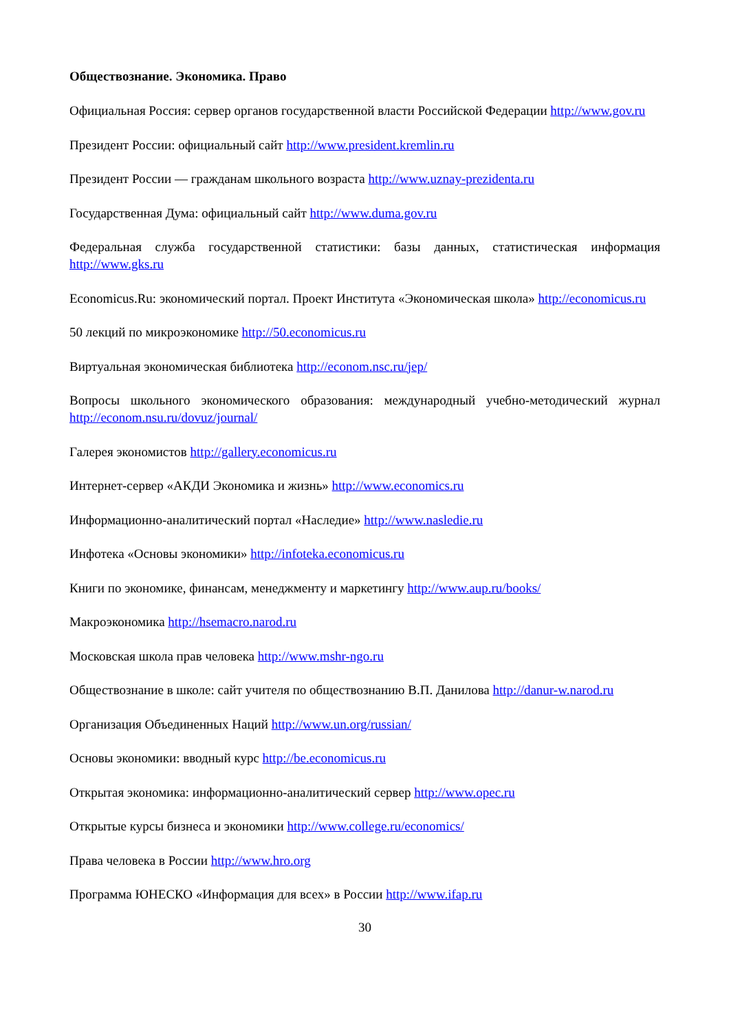Обществознание. Экономика. Право
Официальная Россия: сервер органов государственной власти Российской Федерации http://www.gov.ru
Президент России: официальный сайт http://www.president.kremlin.ru
Президент России — гражданам школьного возраста http://www.uznay-prezidenta.ru
Государственная Дума: официальный сайт http://www.duma.gov.ru
Федеральная служба государственной статистики: базы данных, статистическая информация http://www.gks.ru
Economicus.Ru: экономический портал. Проект Института «Экономическая школа» http://economicus.ru
50 лекций по микроэкономике http://50.economicus.ru
Виртуальная экономическая библиотека http://econom.nsc.ru/jep/
Вопросы школьного экономического образования: международный учебно-методический журнал http://econom.nsu.ru/dovuz/journal/
Галерея экономистов http://gallery.economicus.ru
Интернет-сервер «АКДИ Экономика и жизнь» http://www.economics.ru
Информационно-аналитический портал «Наследие» http://www.nasledie.ru
Инфотека «Основы экономики» http://infoteka.economicus.ru
Книги по экономике, финансам, менеджменту и маркетингу http://www.aup.ru/books/
Макроэкономика http://hsemacro.narod.ru
Московская школа прав человека http://www.mshr-ngo.ru
Обществознание в школе: сайт учителя по обществознанию В.П. Данилова http://danur-w.narod.ru
Организация Объединенных Наций http://www.un.org/russian/
Основы экономики: вводный курс http://be.economicus.ru
Открытая экономика: информационно-аналитический сервер http://www.opec.ru
Открытые курсы бизнеса и экономики http://www.college.ru/economics/
Права человека в России http://www.hro.org
Программа ЮНЕСКО «Информация для всех» в России http://www.ifap.ru
30